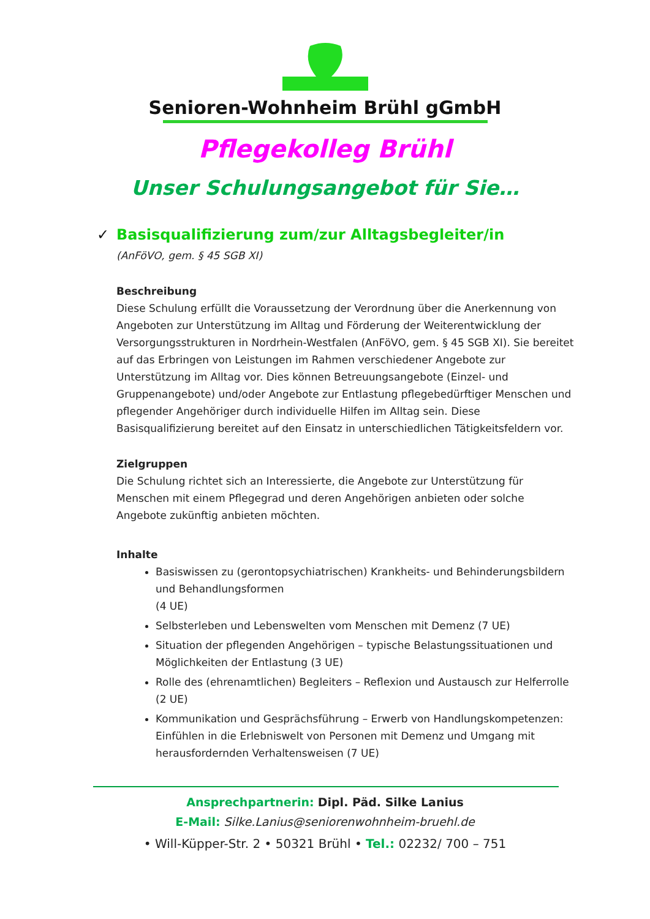Senioren-Wohnheim Brühl gGmbH
Pflegekolleg Brühl
Unser Schulungsangebot für Sie…
✓ Basisqualifizierung zum/zur Alltagsbegleiter/in
(AnFöVO, gem. § 45 SGB XI)
Beschreibung
Diese Schulung erfüllt die Voraussetzung der Verordnung über die Anerkennung von Angeboten zur Unterstützung im Alltag und Förderung der Weiterentwicklung der Versorgungsstrukturen in Nordrhein-Westfalen (AnFöVO, gem. § 45 SGB XI). Sie bereitet auf das Erbringen von Leistungen im Rahmen verschiedener Angebote zur Unterstützung im Alltag vor. Dies können Betreuungsangebote (Einzel- und Gruppenangebote) und/oder Angebote zur Entlastung pflegebedürftiger Menschen und pflegender Angehöriger durch individuelle Hilfen im Alltag sein. Diese Basisqualifizierung bereitet auf den Einsatz in unterschiedlichen Tätigkeitsfeldern vor.
Zielgruppen
Die Schulung richtet sich an Interessierte, die Angebote zur Unterstützung für Menschen mit einem Pflegegrad und deren Angehörigen anbieten oder solche Angebote zukünftig anbieten möchten.
Inhalte
Basiswissen zu (gerontopsychiatrischen) Krankheits- und Behinderungsbildern und Behandlungsformen
(4 UE)
Selbsterleben und Lebenswelten vom Menschen mit Demenz (7 UE)
Situation der pflegenden Angehörigen – typische Belastungssituationen und Möglichkeiten der Entlastung (3 UE)
Rolle des (ehrenamtlichen) Begleiters – Reflexion und Austausch zur Helferrolle
(2 UE)
Kommunikation und Gesprächsführung – Erwerb von Handlungskompetenzen: Einfühlen in die Erlebniswelt von Personen mit Demenz und Umgang mit herausfordernden Verhaltensweisen (7 UE)
Ansprechpartnerin: Dipl. Päd. Silke Lanius
E-Mail: Silke.Lanius@seniorenwohnheim-bruehl.de
• Will-Küpper-Str. 2 • 50321 Brühl • Tel.: 02232/ 700 – 751